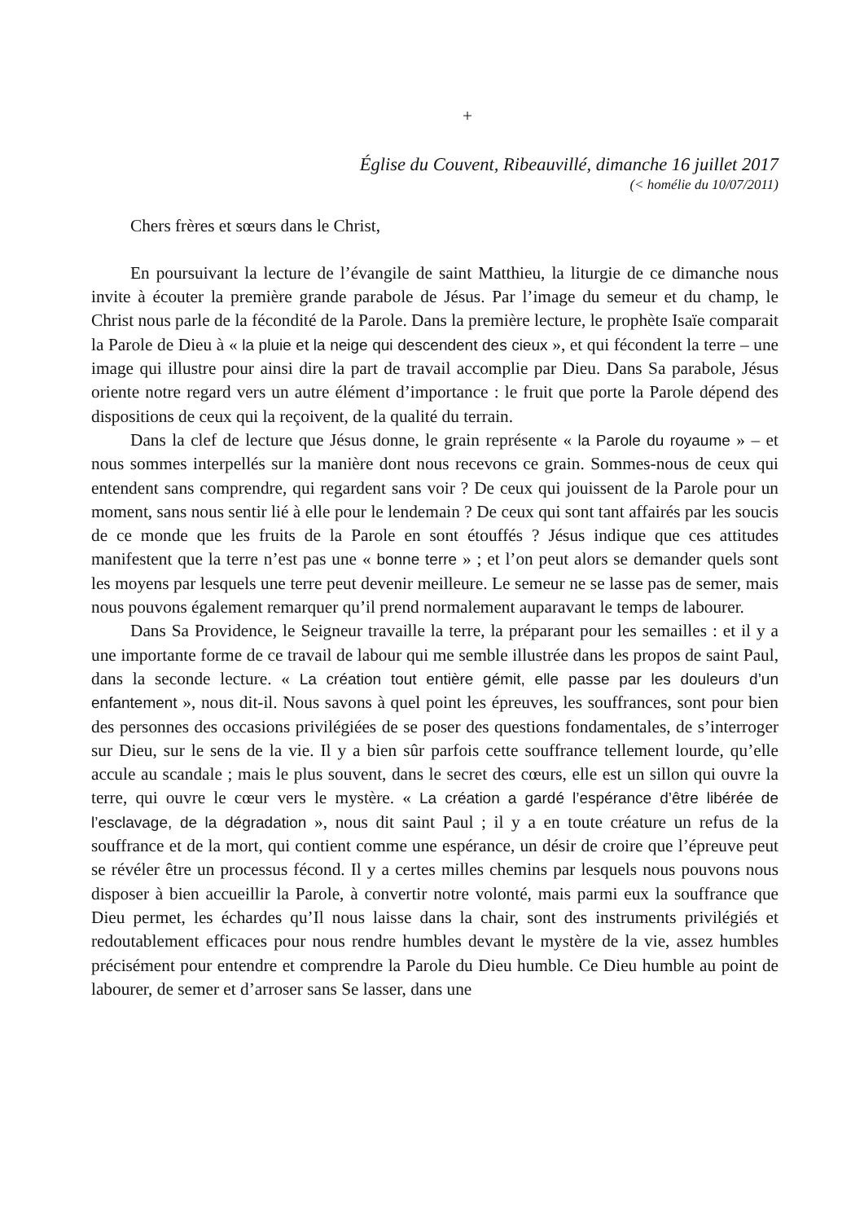+
Église du Couvent, Ribeauvillé, dimanche 16 juillet 2017
(< homélie du 10/07/2011)
Chers frères et sœurs dans le Christ,
En poursuivant la lecture de l’évangile de saint Matthieu, la liturgie de ce dimanche nous invite à écouter la première grande parabole de Jésus. Par l’image du semeur et du champ, le Christ nous parle de la fécondité de la Parole. Dans la première lecture, le prophète Isaïe comparait la Parole de Dieu à « la pluie et la neige qui descendent des cieux », et qui fécondent la terre – une image qui illustre pour ainsi dire la part de travail accomplie par Dieu. Dans Sa parabole, Jésus oriente notre regard vers un autre élément d’importance : le fruit que porte la Parole dépend des dispositions de ceux qui la reçoivent, de la qualité du terrain.
Dans la clef de lecture que Jésus donne, le grain représente « la Parole du royaume » – et nous sommes interpellés sur la manière dont nous recevons ce grain. Sommes-nous de ceux qui entendent sans comprendre, qui regardent sans voir ? De ceux qui jouissent de la Parole pour un moment, sans nous sentir lié à elle pour le lendemain ? De ceux qui sont tant affairés par les soucis de ce monde que les fruits de la Parole en sont étouffés ? Jésus indique que ces attitudes manifestent que la terre n’est pas une « bonne terre » ; et l’on peut alors se demander quels sont les moyens par lesquels une terre peut devenir meilleure. Le semeur ne se lasse pas de semer, mais nous pouvons également remarquer qu’il prend normalement auparavant le temps de labourer.
Dans Sa Providence, le Seigneur travaille la terre, la préparant pour les semailles : et il y a une importante forme de ce travail de labour qui me semble illustrée dans les propos de saint Paul, dans la seconde lecture. « La création tout entière gémit, elle passe par les douleurs d’un enfantement », nous dit-il. Nous savons à quel point les épreuves, les souffrances, sont pour bien des personnes des occasions privilégiées de se poser des questions fondamentales, de s’interroger sur Dieu, sur le sens de la vie. Il y a bien sûr parfois cette souffrance tellement lourde, qu’elle accule au scandale ; mais le plus souvent, dans le secret des cœurs, elle est un sillon qui ouvre la terre, qui ouvre le cœur vers le mystère. « La création a gardé l’espérance d’être libérée de l’esclavage, de la dégradation », nous dit saint Paul ; il y a en toute créature un refus de la souffrance et de la mort, qui contient comme une espérance, un désir de croire que l’épreuve peut se révéler être un processus fécond. Il y a certes milles chemins par lesquels nous pouvons nous disposer à bien accueillir la Parole, à convertir notre volonté, mais parmi eux la souffrance que Dieu permet, les échardes qu’Il nous laisse dans la chair, sont des instruments privilégiés et redoutablement efficaces pour nous rendre humbles devant le mystère de la vie, assez humbles précisément pour entendre et comprendre la Parole du Dieu humble. Ce Dieu humble au point de labourer, de semer et d’arroser sans Se lasser, dans une